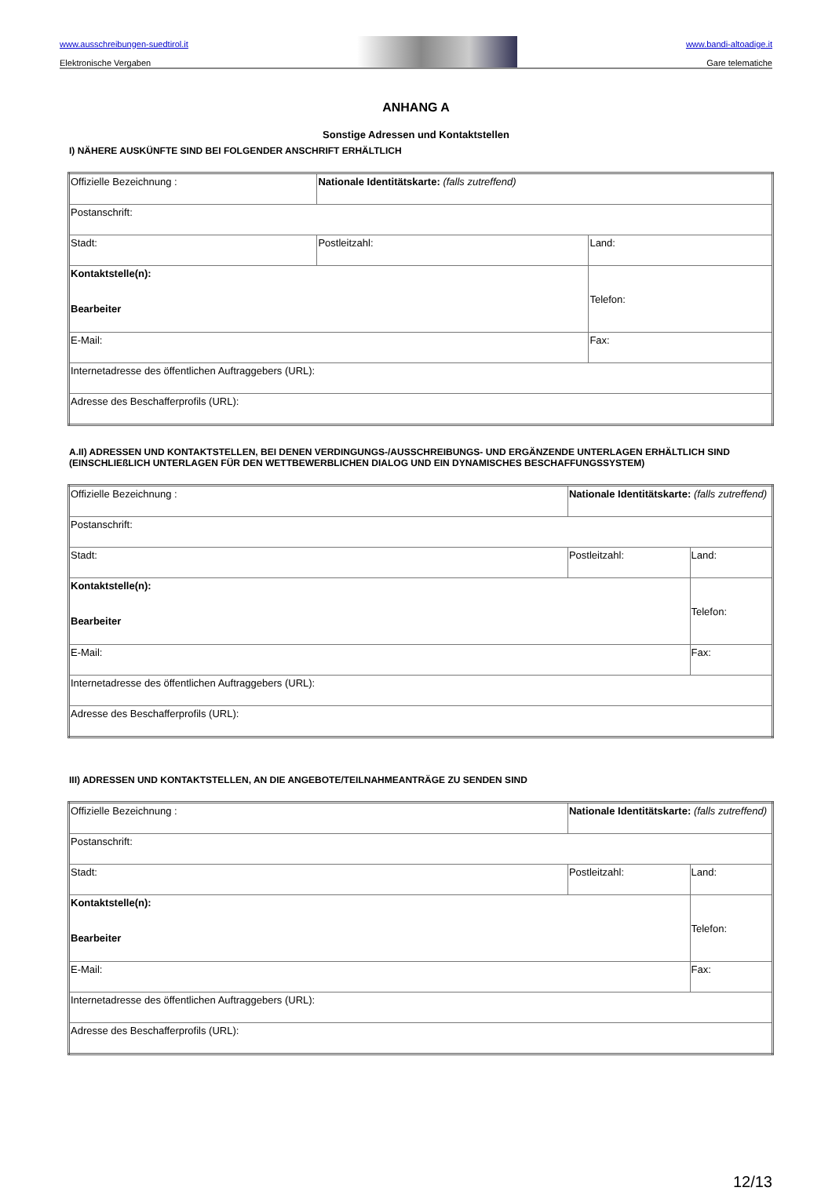www.ausschreibungen-suedtirol.it
Elektronische Vergaben
www.bandi-altoadige.it
Gare telematiche
ANHANG A
Sonstige Adressen und Kontaktstellen
I) NÄHERE AUSKÜNFTE SIND BEI FOLGENDER ANSCHRIFT ERHÄLTLICH
| Offizielle Bezeichnung : | Nationale Identitätskarte: (falls zutreffend) | |
| Postanschrift: | | |
| Stadt: | Postleitzahl: | Land: |
| Kontaktstelle(n): Bearbeiter | | Telefon: |
| E-Mail: | | Fax: |
| Internetadresse des öffentlichen Auftraggebers (URL): | | |
| Adresse des Beschafferprofils (URL): | | |
A.II) ADRESSEN UND KONTAKTSTELLEN, BEI DENEN VERDINGUNGS-/AUSSCHREIBUNGS- UND ERGÄNZENDE UNTERLAGEN ERHÄLTLICH SIND (EINSCHLIEßLICH UNTERLAGEN FÜR DEN WETTBEWERBLICHEN DIALOG UND EIN DYNAMISCHES BESCHAFFUNGSSYSTEM)
| Offizielle Bezeichnung : | Nationale Identitätskarte: (falls zutreffend) | |
| Postanschrift: | | |
| Stadt: | Postleitzahl: | Land: |
| Kontaktstelle(n): Bearbeiter | | Telefon: |
| E-Mail: | | Fax: |
| Internetadresse des öffentlichen Auftraggebers (URL): | | |
| Adresse des Beschafferprofils (URL): | | |
III) ADRESSEN UND KONTAKTSTELLEN, AN DIE ANGEBOTE/TEILNAHMEANTRÄGE ZU SENDEN SIND
| Offizielle Bezeichnung : | Nationale Identitätskarte: (falls zutreffend) | |
| Postanschrift: | | |
| Stadt: | Postleitzahl: | Land: |
| Kontaktstelle(n): Bearbeiter | | Telefon: |
| E-Mail: | | Fax: |
| Internetadresse des öffentlichen Auftraggebers (URL): | | |
| Adresse des Beschafferprofils (URL): | | |
12/13